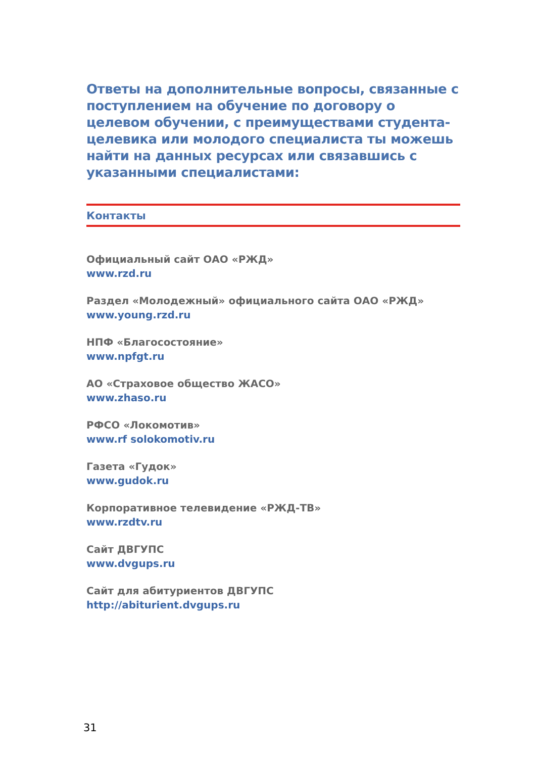Ответы на дополнительные вопросы, связанные с поступлением на обучение по договору о целевом обучении, с преимуществами студента-целевика или молодого специалиста ты можешь найти на данных ресурсах или связавшись с указанными специалистами:
Контакты
Официальный сайт ОАО «РЖД»
www.rzd.ru
Раздел «Молодежный» официального сайта ОАО «РЖД»
www.young.rzd.ru
НПФ «Благосостояние»
www.npfgt.ru
АО «Страховое общество ЖАСО»
www.zhaso.ru
РФСО «Локомотив»
www.rf solokomotiv.ru
Газета «Гудок»
www.gudok.ru
Корпоративное телевидение «РЖД-ТВ»
www.rzdtv.ru
Сайт ДВГУПС
www.dvgups.ru
Сайт для абитуриентов ДВГУПС
http://abiturient.dvgups.ru
31